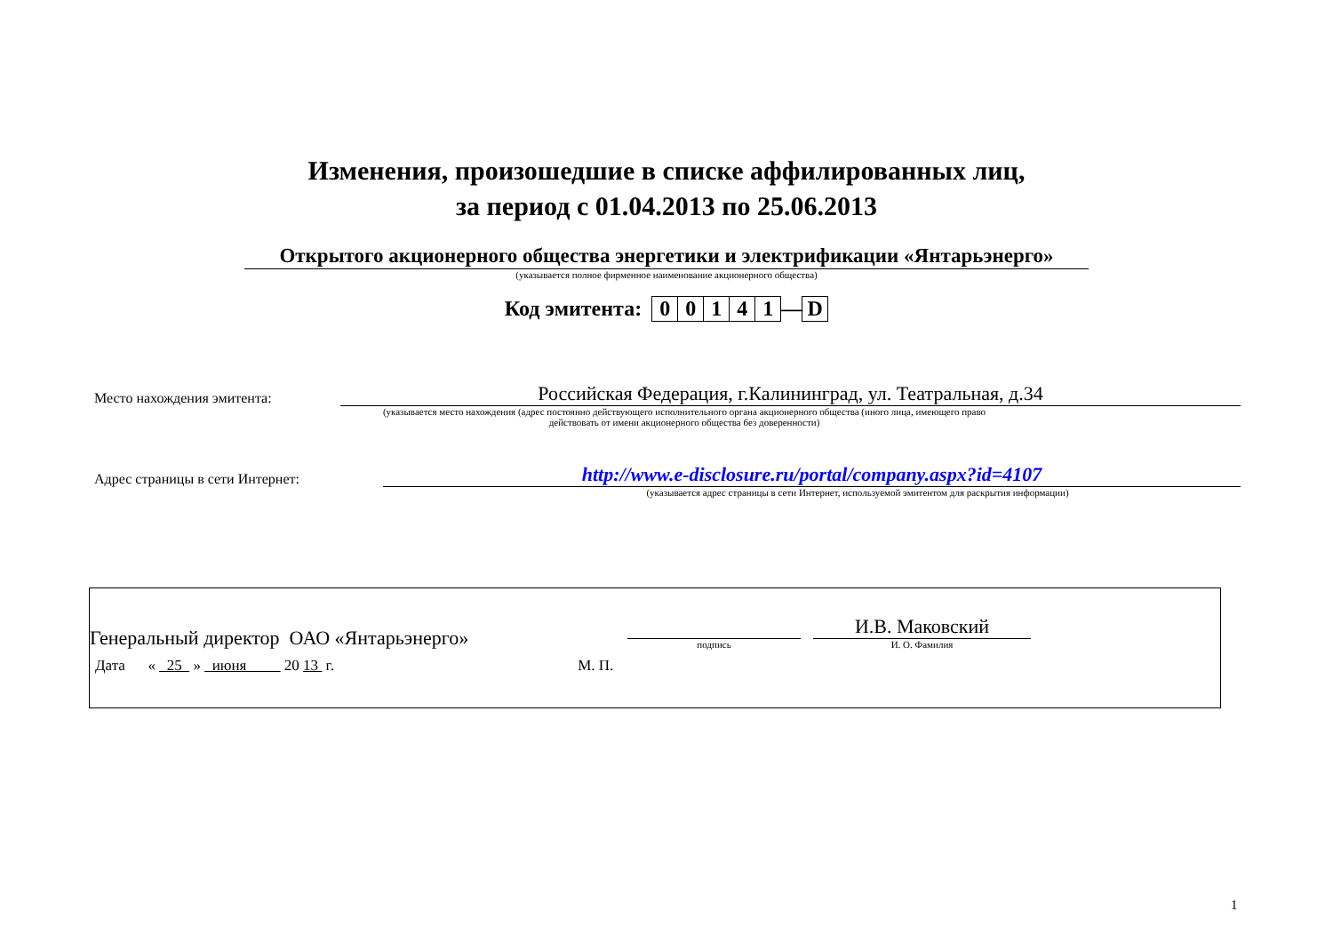Изменения, произошедшие в списке аффилированных лиц,
за период с 01.04.2013 по 25.06.2013
Открытого акционерного общества энергетики и электрификации «Янтарьэнерго»
(указывается полное фирменное наименование акционерного общества)
Код эмитента: 00141 —D
Место нахождения эмитента:
Российская Федерация, г.Калининград, ул. Театральная, д.34
(указывается место нахождения (адрес постоянно действующего исполнительного органа акционерного общества (иного лица, имеющего право действовать от имени акционерного общества без доверенности)
Адрес страницы в сети Интернет:
http://www.e-disclosure.ru/portal/company.aspx?id=4107
(указывается адрес страницы в сети Интернет, используемой эмитентом для раскрытия информации)
Генеральный директор ОАО «Янтарьэнерго»
подпись
И.В. Маковский
И. О. Фамилия
Дата « 25 » июня 20 13 г. М. П.
1